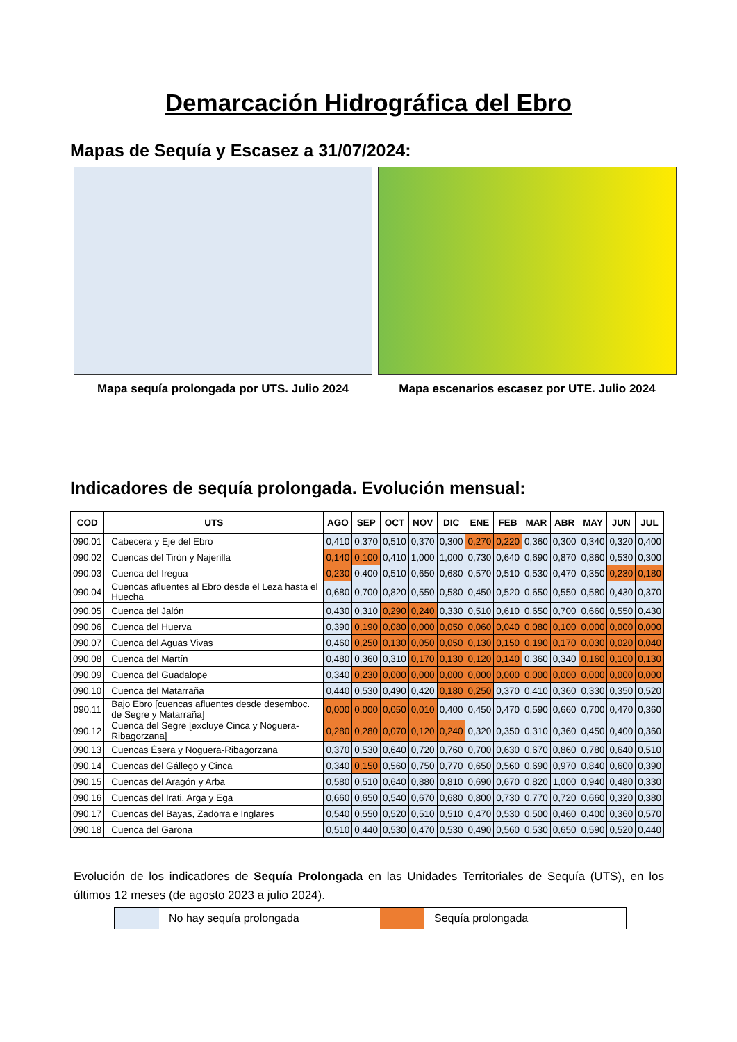Demarcación Hidrográfica del Ebro
Mapas de Sequía y Escasez a 31/07/2024:
Mapa sequía prolongada por UTS. Julio 2024 Mapa escenarios escasez por UTE. Julio 2024
Indicadores de sequía prolongada. Evolución mensual:
| COD | UTS | AGO | SEP | OCT | NOV | DIC | ENE | FEB | MAR | ABR | MAY | JUN | JUL |
| --- | --- | --- | --- | --- | --- | --- | --- | --- | --- | --- | --- | --- | --- |
| 090.01 | Cabecera y Eje del Ebro | 0,410 | 0,370 | 0,510 | 0,370 | 0,300 | 0,270 | 0,220 | 0,360 | 0,300 | 0,340 | 0,320 | 0,400 |
| 090.02 | Cuencas del Tirón y Najerilla | 0,140 | 0,100 | 0,410 | 1,000 | 1,000 | 0,730 | 0,640 | 0,690 | 0,870 | 0,860 | 0,530 | 0,300 |
| 090.03 | Cuenca del Iregua | 0,230 | 0,400 | 0,510 | 0,650 | 0,680 | 0,570 | 0,510 | 0,530 | 0,470 | 0,350 | 0,230 | 0,180 |
| 090.04 | Cuencas afluentes al Ebro desde el Leza hasta el Huecha | 0,680 | 0,700 | 0,820 | 0,550 | 0,580 | 0,450 | 0,520 | 0,650 | 0,550 | 0,580 | 0,430 | 0,370 |
| 090.05 | Cuenca del Jalón | 0,430 | 0,310 | 0,290 | 0,240 | 0,330 | 0,510 | 0,610 | 0,650 | 0,700 | 0,660 | 0,550 | 0,430 |
| 090.06 | Cuenca del Huerva | 0,390 | 0,190 | 0,080 | 0,000 | 0,050 | 0,060 | 0,040 | 0,080 | 0,100 | 0,000 | 0,000 | 0,000 |
| 090.07 | Cuenca del Aguas Vivas | 0,460 | 0,250 | 0,130 | 0,050 | 0,050 | 0,130 | 0,150 | 0,190 | 0,170 | 0,030 | 0,020 | 0,040 |
| 090.08 | Cuenca del Martín | 0,480 | 0,360 | 0,310 | 0,170 | 0,130 | 0,120 | 0,140 | 0,360 | 0,340 | 0,160 | 0,100 | 0,130 |
| 090.09 | Cuenca del Guadalope | 0,340 | 0,230 | 0,000 | 0,000 | 0,000 | 0,000 | 0,000 | 0,000 | 0,000 | 0,000 | 0,000 | 0,000 |
| 090.10 | Cuenca del Matarraña | 0,440 | 0,530 | 0,490 | 0,420 | 0,180 | 0,250 | 0,370 | 0,410 | 0,360 | 0,330 | 0,350 | 0,520 |
| 090.11 | Bajo Ebro [cuencas afluentes desde desemboc. de Segre y Matarraña] | 0,000 | 0,000 | 0,050 | 0,010 | 0,400 | 0,450 | 0,470 | 0,590 | 0,660 | 0,700 | 0,470 | 0,360 |
| 090.12 | Cuenca del Segre [excluye Cinca y Noguera-Ribagorzana] | 0,280 | 0,280 | 0,070 | 0,120 | 0,240 | 0,320 | 0,350 | 0,310 | 0,360 | 0,450 | 0,400 | 0,360 |
| 090.13 | Cuencas Ésera y Noguera-Ribagorzana | 0,370 | 0,530 | 0,640 | 0,720 | 0,760 | 0,700 | 0,630 | 0,670 | 0,860 | 0,780 | 0,640 | 0,510 |
| 090.14 | Cuencas del Gállego y Cinca | 0,340 | 0,150 | 0,560 | 0,750 | 0,770 | 0,650 | 0,560 | 0,690 | 0,970 | 0,840 | 0,600 | 0,390 |
| 090.15 | Cuencas del Aragón y Arba | 0,580 | 0,510 | 0,640 | 0,880 | 0,810 | 0,690 | 0,670 | 0,820 | 1,000 | 0,940 | 0,480 | 0,330 |
| 090.16 | Cuencas del Irati, Arga y Ega | 0,660 | 0,650 | 0,540 | 0,670 | 0,680 | 0,800 | 0,730 | 0,770 | 0,720 | 0,660 | 0,320 | 0,380 |
| 090.17 | Cuencas del Bayas, Zadorra e Inglares | 0,540 | 0,550 | 0,520 | 0,510 | 0,510 | 0,470 | 0,530 | 0,500 | 0,460 | 0,400 | 0,360 | 0,570 |
| 090.18 | Cuenca del Garona | 0,510 | 0,440 | 0,530 | 0,470 | 0,530 | 0,490 | 0,560 | 0,530 | 0,650 | 0,590 | 0,520 | 0,440 |
Evolución de los indicadores de Sequía Prolongada en las Unidades Territoriales de Sequía (UTS), en los últimos 12 meses (de agosto 2023 a julio 2024).
No hay sequía prolongada Sequía prolongada